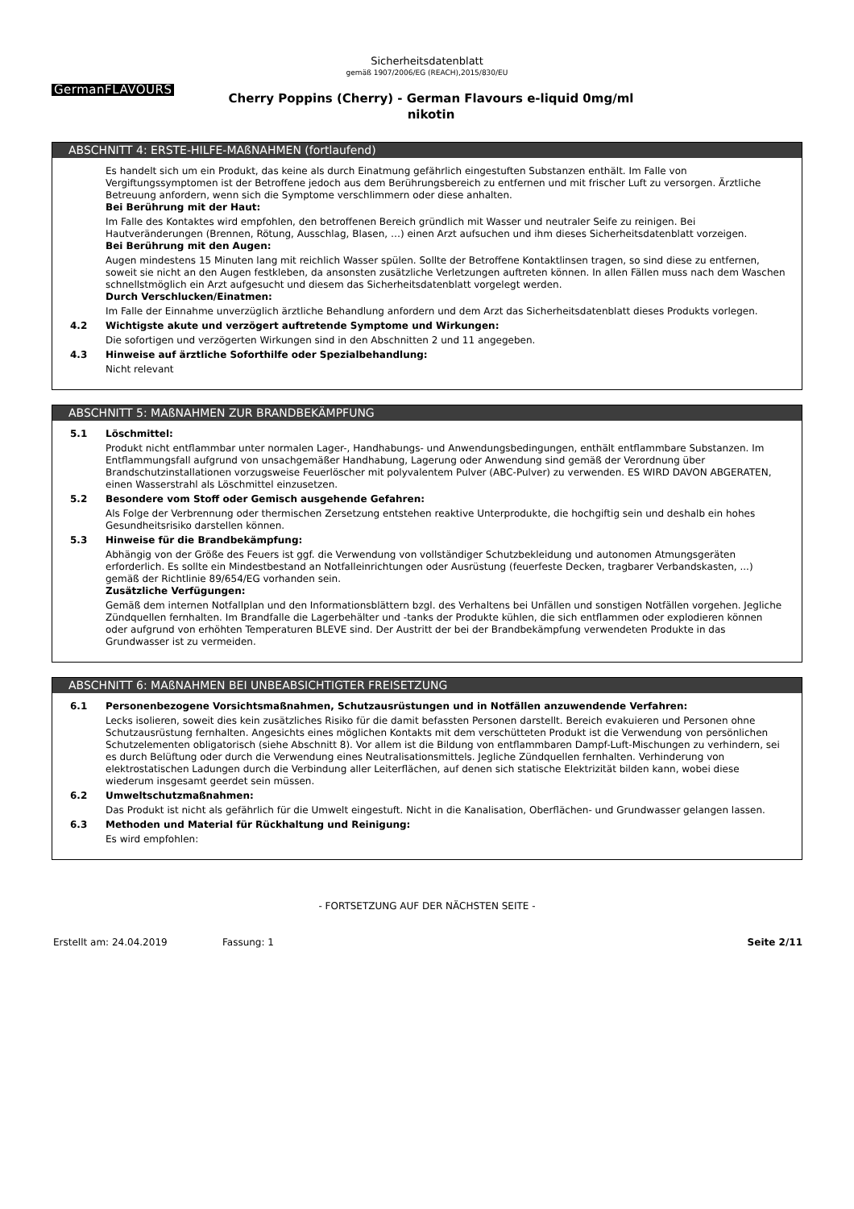Sicherheitsdatenblatt
gemäß 1907/2006/EG (REACH),2015/830/EU
GermanFLAVOURS
Cherry Poppins (Cherry) - German Flavours e-liquid 0mg/ml
nikotin
ABSCHNITT 4: ERSTE-HILFE-MAßNAHMEN (fortlaufend)
Es handelt sich um ein Produkt, das keine als durch Einatmung gefährlich eingestuften Substanzen enthält. Im Falle von Vergiftungssymptomen ist der Betroffene jedoch aus dem Berührungsbereich zu entfernen und mit frischer Luft zu versorgen. Ärztliche Betreuung anfordern, wenn sich die Symptome verschlimmern oder diese anhalten.
Bei Berührung mit der Haut:
Im Falle des Kontaktes wird empfohlen, den betroffenen Bereich gründlich mit Wasser und neutraler Seife zu reinigen. Bei Hautveränderungen (Brennen, Rötung, Ausschlag, Blasen, …) einen Arzt aufsuchen und ihm dieses Sicherheitsdatenblatt vorzeigen.
Bei Berührung mit den Augen:
Augen mindestens 15 Minuten lang mit reichlich Wasser spülen. Sollte der Betroffene Kontaktlinsen tragen, so sind diese zu entfernen, soweit sie nicht an den Augen festkleben, da ansonsten zusätzliche Verletzungen auftreten können. In allen Fällen muss nach dem Waschen schnellstmöglich ein Arzt aufgesucht und diesem das Sicherheitsdatenblatt vorgelegt werden.
Durch Verschlucken/Einatmen:
Im Falle der Einnahme unverzüglich ärztliche Behandlung anfordern und dem Arzt das Sicherheitsdatenblatt dieses Produkts vorlegen.
4.2 Wichtigste akute und verzögert auftretende Symptome und Wirkungen:
Die sofortigen und verzögerten Wirkungen sind in den Abschnitten 2 und 11 angegeben.
4.3 Hinweise auf ärztliche Soforthilfe oder Spezialbehandlung:
Nicht relevant
ABSCHNITT 5: MAßNAHMEN ZUR BRANDBEKÄMPFUNG
5.1 Löschmittel:
Produkt nicht entflammbar unter normalen Lager-, Handhabungs- und Anwendungsbedingungen, enthält entflammbare Substanzen. Im Entflammungsfall aufgrund von unsachgemäßer Handhabung, Lagerung oder Anwendung sind gemäß der Verordnung über Brandschutzinstallationen vorzugsweise Feuerlöscher mit polyvalentem Pulver (ABC-Pulver) zu verwenden. ES WIRD DAVON ABGERATEN, einen Wasserstrahl als Löschmittel einzusetzen.
5.2 Besondere vom Stoff oder Gemisch ausgehende Gefahren:
Als Folge der Verbrennung oder thermischen Zersetzung entstehen reaktive Unterprodukte, die hochgiftig sein und deshalb ein hohes Gesundheitsrisiko darstellen können.
5.3 Hinweise für die Brandbekämpfung:
Abhängig von der Größe des Feuers ist ggf. die Verwendung von vollständiger Schutzbekleidung und autonomen Atmungsgeräten erforderlich. Es sollte ein Mindestbestand an Notfalleinrichtungen oder Ausrüstung (feuerfeste Decken, tragbarer Verbandskasten, ...) gemäß der Richtlinie 89/654/EG vorhanden sein.
Zusätzliche Verfügungen:
Gemäß dem internen Notfallplan und den Informationsblättern bzgl. des Verhaltens bei Unfällen und sonstigen Notfällen vorgehen. Jegliche Zündquellen fernhalten. Im Brandfalle die Lagerbehälter und -tanks der Produkte kühlen, die sich entflammen oder explodieren können oder aufgrund von erhöhten Temperaturen BLEVE sind. Der Austritt der bei der Brandbekämpfung verwendeten Produkte in das Grundwasser ist zu vermeiden.
ABSCHNITT 6: MAßNAHMEN BEI UNBEABSICHTIGTER FREISETZUNG
6.1 Personenbezogene Vorsichtsmaßnahmen, Schutzausrüstungen und in Notfällen anzuwendende Verfahren:
Lecks isolieren, soweit dies kein zusätzliches Risiko für die damit befassten Personen darstellt. Bereich evakuieren und Personen ohne Schutzausrüstung fernhalten. Angesichts eines möglichen Kontakts mit dem verschütteten Produkt ist die Verwendung von persönlichen Schutzelementen obligatorisch (siehe Abschnitt 8). Vor allem ist die Bildung von entflammbaren Dampf-Luft-Mischungen zu verhindern, sei es durch Belüftung oder durch die Verwendung eines Neutralisationsmittels. Jegliche Zündquellen fernhalten. Verhinderung von elektrostatischen Ladungen durch die Verbindung aller Leiterflächen, auf denen sich statische Elektrizität bilden kann, wobei diese wiederum insgesamt geerdet sein müssen.
6.2 Umweltschutzmaßnahmen:
Das Produkt ist nicht als gefährlich für die Umwelt eingestuft. Nicht in die Kanalisation, Oberflächen- und Grundwasser gelangen lassen.
6.3 Methoden und Material für Rückhaltung und Reinigung:
Es wird empfohlen:
- FORTSETZUNG AUF DER NÄCHSTEN SEITE -
Erstellt am: 24.04.2019 Fassung: 1 Seite 2/11